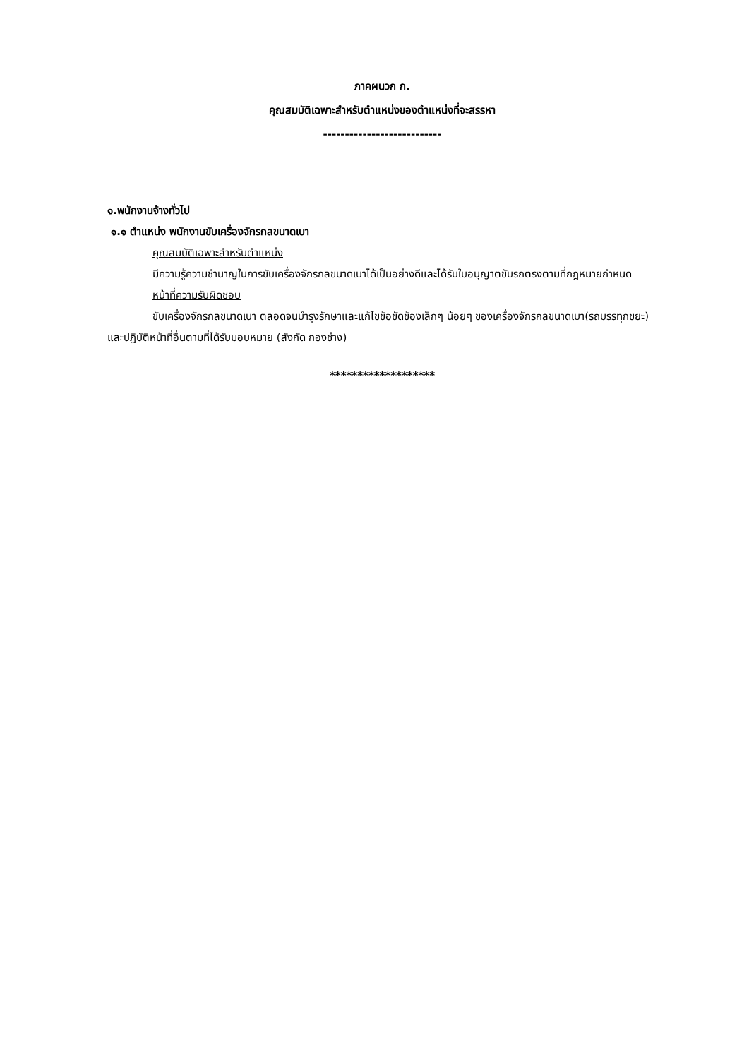ภาคผนวก ก.
คุณสมบัติเฉพาะสำหรับตำแหน่งของตำแหน่งที่จะสรรหา
---------------------------
๑.พนักงานจ้างทั่วไป
๑.๑ ตำแหน่ง พนักงานขับเครื่องจักรกลขนาดเบา
คุณสมบัติเฉพาะสำหรับตำแหน่ง
มีความรู้ความชำนาญในการขับเครื่องจักรกลขนาดเบาได้เป็นอย่างดีและได้รับใบอนุญาตขับรถตรงตามที่กฎหมายกำหนด
หน้าที่ความรับผิดชอบ
ขับเครื่องจักรกลขนาดเบา ตลอดจนบำรุงรักษาและแก้ไขข้อขัดข้องเล็กๆ น้อยๆ ของเครื่องจักรกลขนาดเบา(รถบรรทุกขยะ) และปฏิบัติหน้าที่อื่นตามที่ได้รับมอบหมาย (สังกัด กองช่าง)
*******************